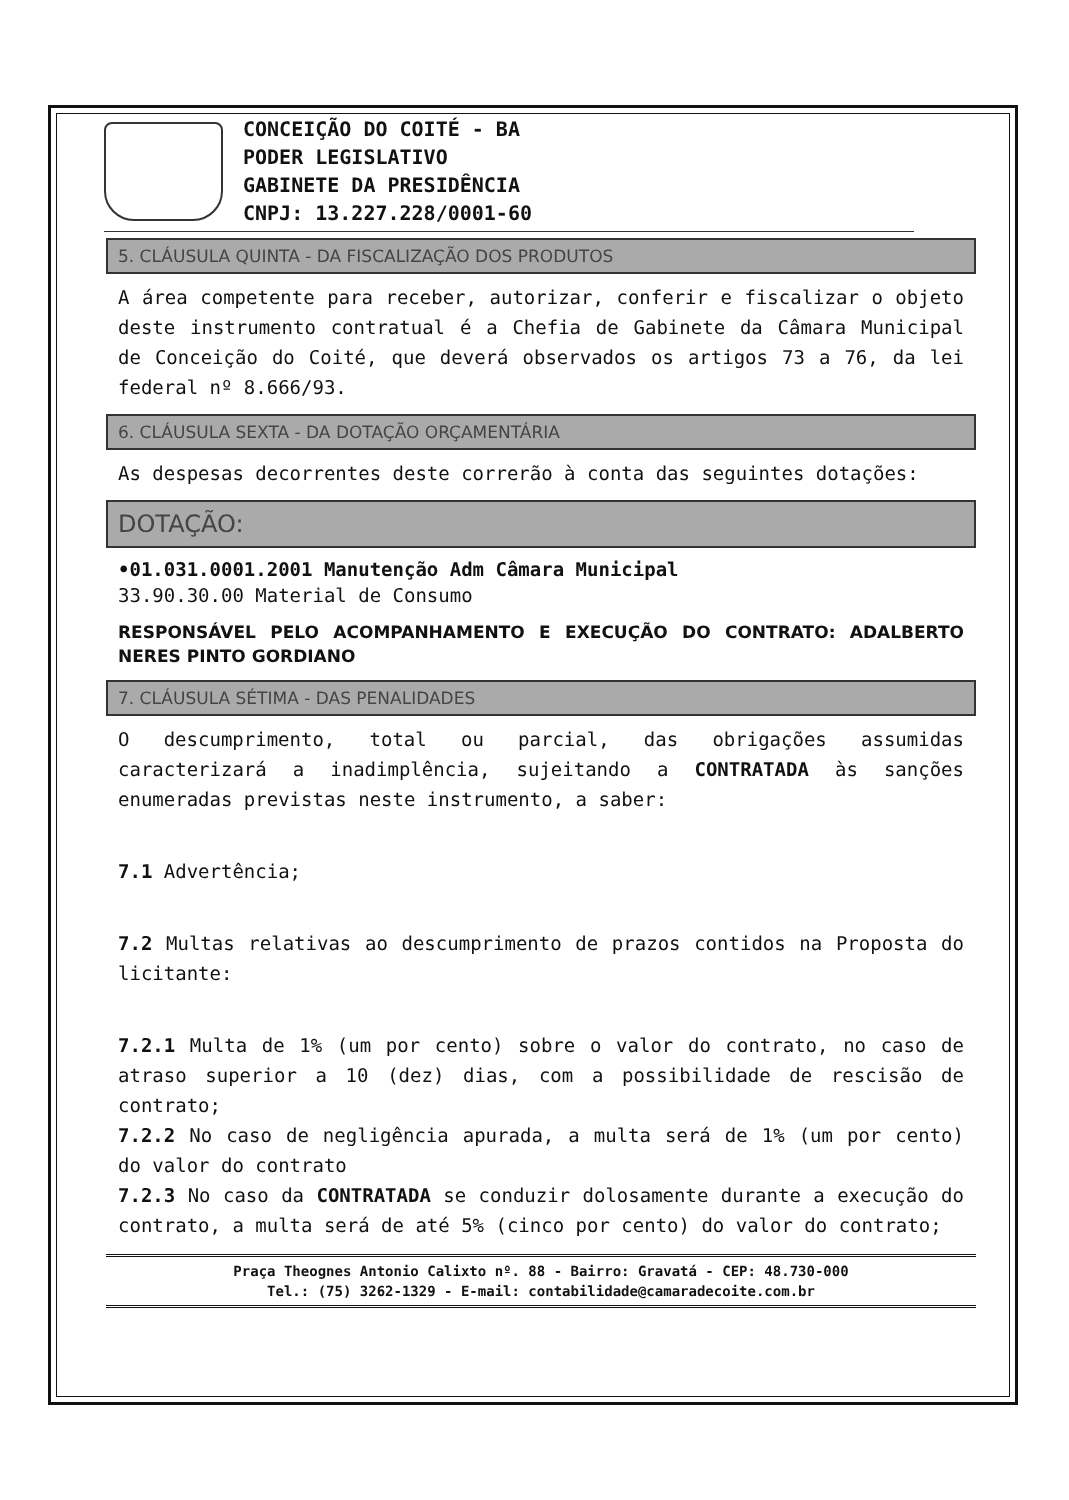CONCEIÇÃO DO COITÉ - BA
PODER LEGISLATIVO
GABINETE DA PRESIDÊNCIA
CNPJ: 13.227.228/0001-60
5. CLÁUSULA QUINTA - DA FISCALIZAÇÃO DOS PRODUTOS
A área competente para receber, autorizar, conferir e fiscalizar o objeto deste instrumento contratual é a Chefia de Gabinete da Câmara Municipal de Conceição do Coité, que deverá observados os artigos 73 a 76, da lei federal nº 8.666/93.
6. CLÁUSULA SEXTA - DA DOTAÇÃO ORÇAMENTÁRIA
As despesas decorrentes deste correrão à conta das seguintes dotações:
DOTAÇÃO:
•01.031.0001.2001 Manutenção Adm Câmara Municipal
33.90.30.00 Material de Consumo
RESPONSÁVEL PELO ACOMPANHAMENTO E EXECUÇÃO DO CONTRATO: ADALBERTO NERES PINTO GORDIANO
7. CLÁUSULA SÉTIMA - DAS PENALIDADES
O descumprimento, total ou parcial, das obrigações assumidas caracterizará a inadimplência, sujeitando a CONTRATADA às sanções enumeradas previstas neste instrumento, a saber:
7.1 Advertência;
7.2 Multas relativas ao descumprimento de prazos contidos na Proposta do licitante:
7.2.1 Multa de 1% (um por cento) sobre o valor do contrato, no caso de atraso superior a 10 (dez) dias, com a possibilidade de rescisão de contrato;
7.2.2 No caso de negligência apurada, a multa será de 1% (um por cento) do valor do contrato
7.2.3 No caso da CONTRATADA se conduzir dolosamente durante a execução do contrato, a multa será de até 5% (cinco por cento) do valor do contrato;
Praça Theognes Antonio Calixto nº. 88 - Bairro: Gravatá - CEP: 48.730-000
Tel.: (75) 3262-1329 - E-mail: contabilidade@camaradecoite.com.br